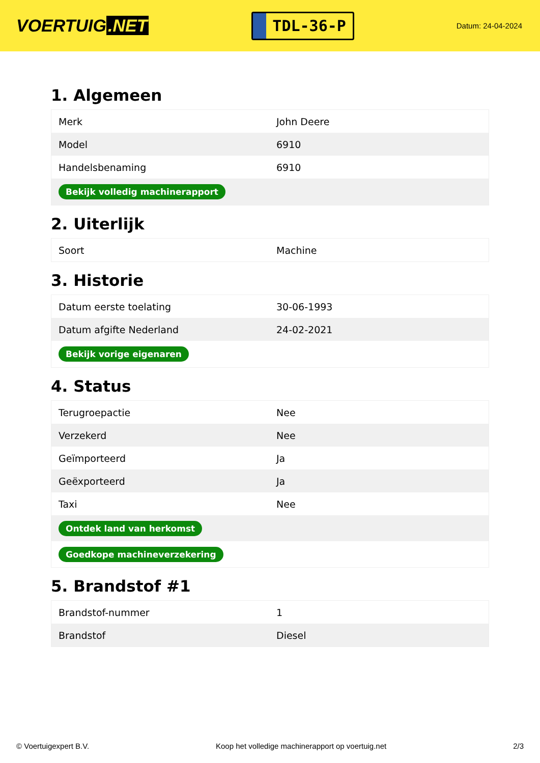VOERTUIG.NET
TDL-36-P
Datum: 24-04-2024
1. Algemeen
| Merk | John Deere |
| Model | 6910 |
| Handelsbenaming | 6910 |
| Bekijk volledig machinerapport | |
2. Uiterlijk
| Soort | Machine |
3. Historie
| Datum eerste toelating | 30-06-1993 |
| Datum afgifte Nederland | 24-02-2021 |
| Bekijk vorige eigenaren | |
4. Status
| Terugroepactie | Nee |
| Verzekerd | Nee |
| Geïmporteerd | Ja |
| Geëxporteerd | Ja |
| Taxi | Nee |
| Ontdek land van herkomst | |
| Goedkope machineverzekering | |
5. Brandstof #1
| Brandstof-nummer | 1 |
| Brandstof | Diesel |
© Voertuigexpert B.V. Koop het volledige machinerapport op voertuig.net 2/3